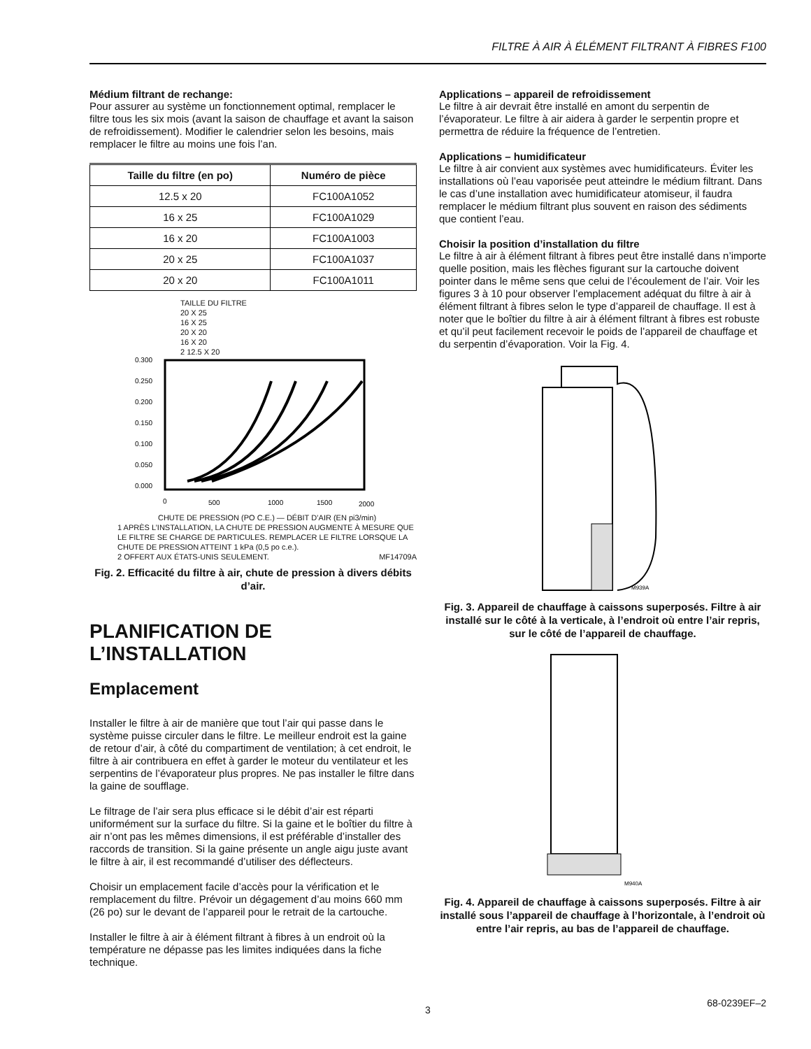FILTRE À AIR À ÉLÉMENT FILTRANT À FIBRES F100
Médium filtrant de rechange:
Pour assurer au système un fonctionnement optimal, remplacer le filtre tous les six mois (avant la saison de chauffage et avant la saison de refroidissement). Modifier le calendrier selon les besoins, mais remplacer le filtre au moins une fois l’an.
| Taille du filtre (en po) | Numéro de pièce |
| --- | --- |
| 12.5 x 20 | FC100A1052 |
| 16 x 25 | FC100A1029 |
| 16 x 20 | FC100A1003 |
| 20 x 25 | FC100A1037 |
| 20 x 20 | FC100A1011 |
TAILLE DU FILTRE
20 X 25
16 X 25
20 X 20
16 X 20
2 12.5 X 20
0.300
0.250
0.200
0.150
0.100
0.050
0.000
0
500
1000
1500
2000
CHUTE DE PRESSION (PO C.E.) — DÉBIT D’AIR (EN pi3/min)
1 APRÈS L’INSTALLATION, LA CHUTE DE PRESSION AUGMENTE À MESURE QUE LE FILTRE SE CHARGE DE PARTICULES. REMPLACER LE FILTRE LORSQUE LA CHUTE DE PRESSION ATTEINT 1 kPa (0,5 po c.e.).
2 OFFERT AUX ÉTATS-UNIS SEULEMENT. MF14709A
Fig. 2. Efficacité du filtre à air, chute de pression à divers débits d’air.
PLANIFICATION DE L’INSTALLATION
Emplacement
Installer le filtre à air de manière que tout l’air qui passe dans le système puisse circuler dans le filtre. Le meilleur endroit est la gaine de retour d’air, à côté du compartiment de ventilation; à cet endroit, le filtre à air contribuera en effet à garder le moteur du ventilateur et les serpentins de l’évaporateur plus propres. Ne pas installer le filtre dans la gaine de soufflage.
Le filtrage de l’air sera plus efficace si le débit d’air est réparti uniformément sur la surface du filtre. Si la gaine et le boîtier du filtre à air n’ont pas les mêmes dimensions, il est préférable d’installer des raccords de transition. Si la gaine présente un angle aigu juste avant le filtre à air, il est recommandé d’utiliser des déflecteurs.
Choisir un emplacement facile d’accès pour la vérification et le remplacement du filtre. Prévoir un dégagement d’au moins 660 mm (26 po) sur le devant de l’appareil pour le retrait de la cartouche.
Installer le filtre à air à élément filtrant à fibres à un endroit où la température ne dépasse pas les limites indiquées dans la fiche technique.
Applications – appareil de refroidissement
Le filtre à air devrait être installé en amont du serpentin de l’évaporateur. Le filtre à air aidera à garder le serpentin propre et permettra de réduire la fréquence de l’entretien.
Applications – humidificateur
Le filtre à air convient aux systèmes avec humidificateurs. Éviter les installations où l’eau vaporisée peut atteindre le médium filtrant. Dans le cas d’une installation avec humidificateur atomiseur, il faudra remplacer le médium filtrant plus souvent en raison des sédiments que contient l’eau.
Choisir la position d’installation du filtre
Le filtre à air à élément filtrant à fibres peut être installé dans n’importe quelle position, mais les flèches figurant sur la cartouche doivent pointer dans le même sens que celui de l’écoulement de l’air. Voir les figures 3 à 10 pour observer l’emplacement adéquat du filtre à air à élément filtrant à fibres selon le type d’appareil de chauffage. Il est à noter que le boîtier du filtre à air à élément filtrant à fibres est robuste et qu’il peut facilement recevoir le poids de l’appareil de chauffage et du serpentin d’évaporation. Voir la Fig. 4.
M939A
Fig. 3. Appareil de chauffage à caissons superposés. Filtre à air installé sur le côté à la verticale, à l’endroit où entre l’air repris, sur le côté de l’appareil de chauffage.
M940A
Fig. 4. Appareil de chauffage à caissons superposés. Filtre à air installé sous l’appareil de chauffage à l’horizontale, à l’endroit où entre l’air repris, au bas de l’appareil de chauffage.
3
68-0239EF–2